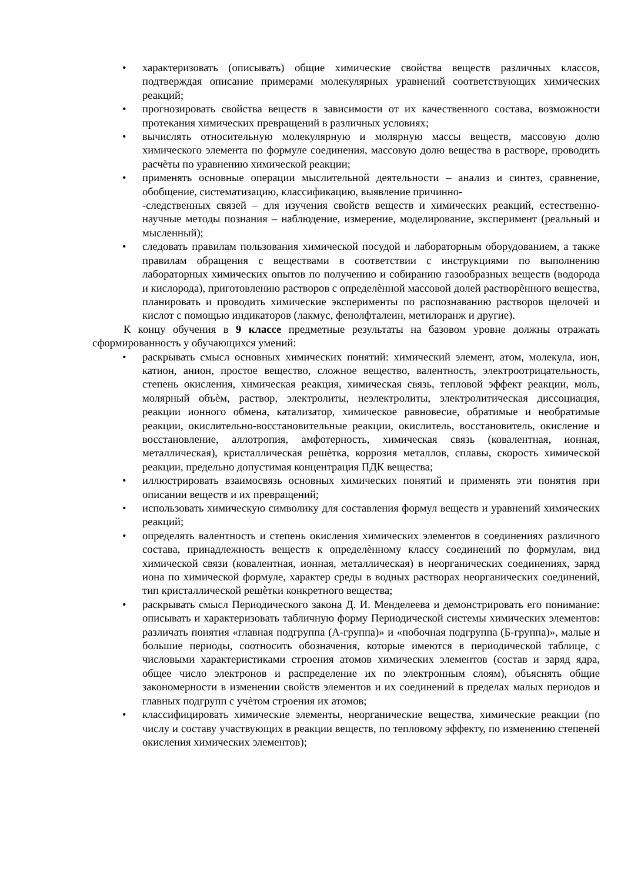• характеризовать (описывать) общие химические свойства веществ различных классов, подтверждая описание примерами молекулярных уравнений соответствующих химических реакций;
• прогнозировать свойства веществ в зависимости от их качественного состава, возможности протекания химических превращений в различных условиях;
• вычислять относительную молекулярную и молярную массы веществ, массовую долю химического элемента по формуле соединения, массовую долю вещества в растворе, проводить расчѐты по уравнению химической реакции;
• применять основные операции мыслительной деятельности – анализ и синтез, сравнение, обобщение, систематизацию, классификацию, выявление причинно-
-следственных связей – для изучения свойств веществ и химических реакций, естественно-научные методы познания – наблюдение, измерение, моделирование, эксперимент (реальный и мысленный);
• следовать правилам пользования химической посудой и лабораторным оборудованием, а также правилам обращения с веществами в соответствии с инструкциями по выполнению лабораторных химических опытов по получению и собиранию газообразных веществ (водорода и кислорода), приготовлению растворов с определѐнной массовой долей растворѐнного вещества, планировать и проводить химические эксперименты по распознаванию растворов щелочей и кислот с помощью индикаторов (лакмус, фенолфталеин, метилоранж и другие).
К концу обучения в 9 классе предметные результаты на базовом уровне должны отражать сформированность у обучающихся умений:
• раскрывать смысл основных химических понятий: химический элемент, атом, молекула, ион, катион, анион, простое вещество, сложное вещество, валентность, электроотрицательность, степень окисления, химическая реакция, химическая связь, тепловой эффект реакции, моль, молярный объѐм, раствор, электролиты, неэлектролиты, электролитическая диссоциация, реакции ионного обмена, катализатор, химическое равновесие, обратимые и необратимые реакции, окислительно-восстановительные реакции, окислитель, восстановитель, окисление и восстановление, аллотропия, амфотерность, химическая связь (ковалентная, ионная, металлическая), кристаллическая решѐтка, коррозия металлов, сплавы, скорость химической реакции, предельно допустимая концентрация ПДК вещества;
• иллюстрировать взаимосвязь основных химических понятий и применять эти понятия при описании веществ и их превращений;
• использовать химическую символику для составления формул веществ и уравнений химических реакций;
• определять валентность и степень окисления химических элементов в соединениях различного состава, принадлежность веществ к определѐнному классу соединений по формулам, вид химической связи (ковалентная, ионная, металлическая) в неорганических соединениях, заряд иона по химической формуле, характер среды в водных растворах неорганических соединений, тип кристаллической решѐтки конкретного вещества;
• раскрывать смысл Периодического закона Д. И. Менделеева и демонстрировать его понимание: описывать и характеризовать табличную форму Периодической системы химических элементов: различать понятия «главная подгруппа (А-группа)» и «побочная подгруппа (Б-группа)», малые и большие периоды, соотносить обозначения, которые имеются в периодической таблице, с числовыми характеристиками строения атомов химических элементов (состав и заряд ядра, общее число электронов и распределение их по электронным слоям), объяснять общие закономерности в изменении свойств элементов и их соединений в пределах малых периодов и главных подгрупп с учѐтом строения их атомов;
• классифицировать химические элементы, неорганические вещества, химические реакции (по числу и составу участвующих в реакции веществ, по тепловому эффекту, по изменению степеней окисления химических элементов);